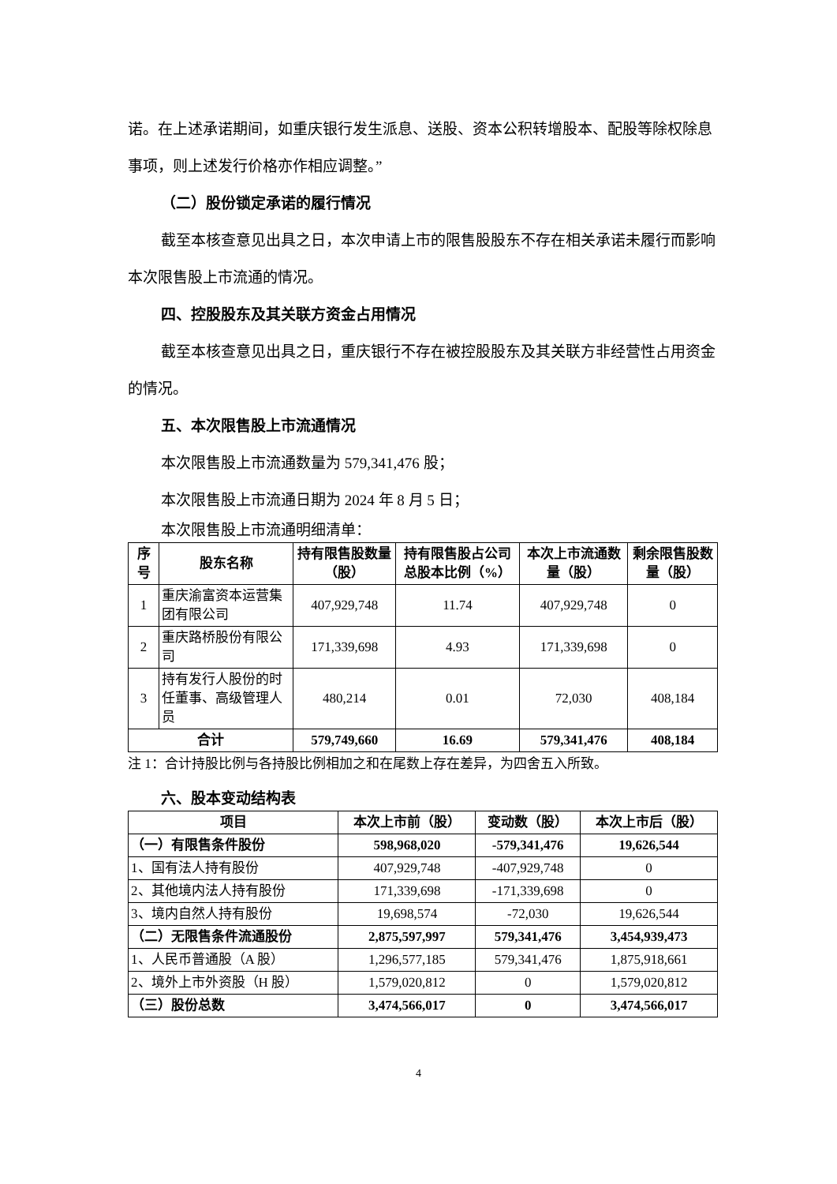诺。在上述承诺期间，如重庆银行发生派息、送股、资本公积转增股本、配股等除权除息事项，则上述发行价格亦作相应调整。”
（二）股份锁定承诺的履行情况
截至本核查意见出具之日，本次申请上市的限售股股东不存在相关承诺未履行而影响本次限售股上市流通的情况。
四、控股股东及其关联方资金占用情况
截至本核查意见出具之日，重庆银行不存在被控股股东及其关联方非经营性占用资金的情况。
五、本次限售股上市流通情况
本次限售股上市流通数量为 579,341,476 股；
本次限售股上市流通日期为 2024 年 8 月 5 日；
本次限售股上市流通明细清单：
| 序号 | 股东名称 | 持有限售股数量（股） | 持有限售股占公司总股本比例（%） | 本次上市流通数量（股） | 剩余限售股数量（股） |
| --- | --- | --- | --- | --- | --- |
| 1 | 重庆渝富资本运营集团有限公司 | 407,929,748 | 11.74 | 407,929,748 | 0 |
| 2 | 重庆路桥股份有限公司 | 171,339,698 | 4.93 | 171,339,698 | 0 |
| 3 | 持有发行人股份的时任董事、高级管理人员 | 480,214 | 0.01 | 72,030 | 408,184 |
| 合计 | | 579,749,660 | 16.69 | 579,341,476 | 408,184 |
注 1：合计持股比例与各持股比例相加之和在尾数上存在差异，为四舍五入所致。
六、股本变动结构表
| 项目 | 本次上市前（股） | 变动数（股） | 本次上市后（股） |
| --- | --- | --- | --- |
| （一）有限售条件股份 | 598,968,020 | -579,341,476 | 19,626,544 |
| 1、国有法人持有股份 | 407,929,748 | -407,929,748 | 0 |
| 2、其他境内法人持有股份 | 171,339,698 | -171,339,698 | 0 |
| 3、境内自然人持有股份 | 19,698,574 | -72,030 | 19,626,544 |
| （二）无限售条件流通股份 | 2,875,597,997 | 579,341,476 | 3,454,939,473 |
| 1、人民币普通股（A 股） | 1,296,577,185 | 579,341,476 | 1,875,918,661 |
| 2、境外上市外资股（H 股） | 1,579,020,812 | 0 | 1,579,020,812 |
| （三）股份总数 | 3,474,566,017 | 0 | 3,474,566,017 |
4